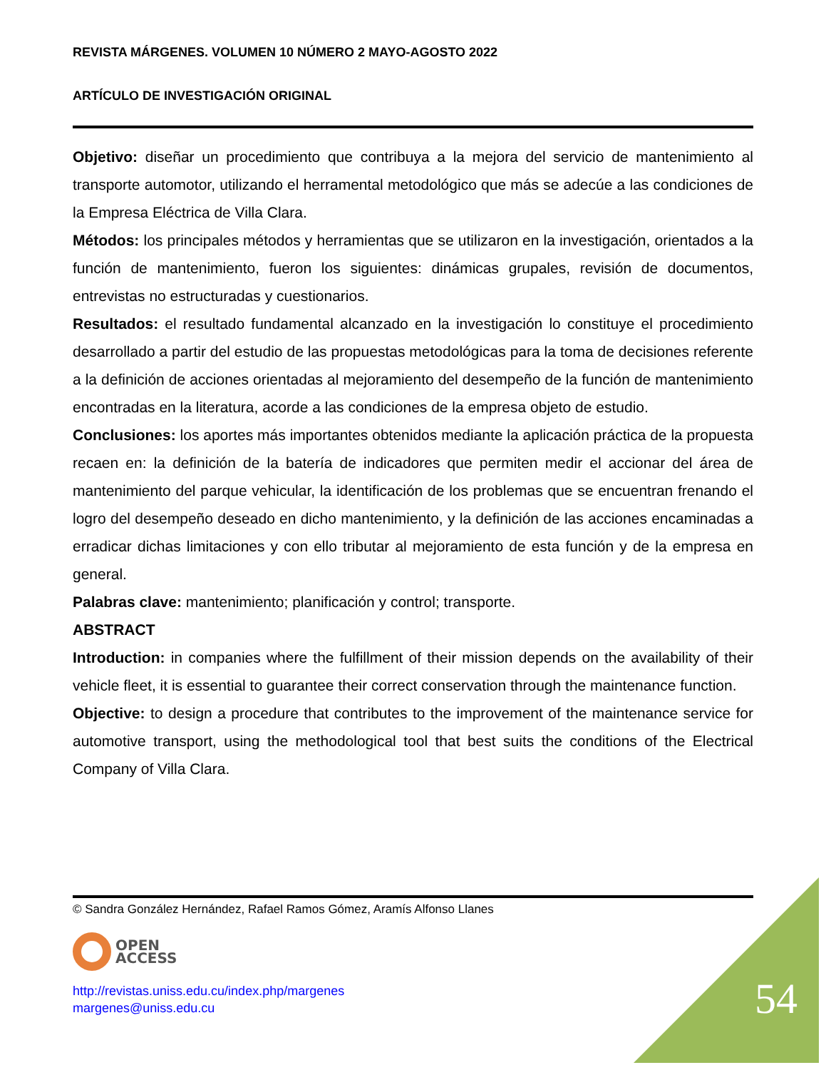REVISTA MÁRGENES. VOLUMEN 10 NÚMERO 2 MAYO-AGOSTO 2022
ARTÍCULO DE INVESTIGACIÓN ORIGINAL
Objetivo: diseñar un procedimiento que contribuya a la mejora del servicio de mantenimiento al transporte automotor, utilizando el herramental metodológico que más se adecúe a las condiciones de la Empresa Eléctrica de Villa Clara.
Métodos: los principales métodos y herramientas que se utilizaron en la investigación, orientados a la función de mantenimiento, fueron los siguientes: dinámicas grupales, revisión de documentos, entrevistas no estructuradas y cuestionarios.
Resultados: el resultado fundamental alcanzado en la investigación lo constituye el procedimiento desarrollado a partir del estudio de las propuestas metodológicas para la toma de decisiones referente a la definición de acciones orientadas al mejoramiento del desempeño de la función de mantenimiento encontradas en la literatura, acorde a las condiciones de la empresa objeto de estudio.
Conclusiones: los aportes más importantes obtenidos mediante la aplicación práctica de la propuesta recaen en: la definición de la batería de indicadores que permiten medir el accionar del área de mantenimiento del parque vehicular, la identificación de los problemas que se encuentran frenando el logro del desempeño deseado en dicho mantenimiento, y la definición de las acciones encaminadas a erradicar dichas limitaciones y con ello tributar al mejoramiento de esta función y de la empresa en general.
Palabras clave: mantenimiento; planificación y control; transporte.
ABSTRACT
Introduction: in companies where the fulfillment of their mission depends on the availability of their vehicle fleet, it is essential to guarantee their correct conservation through the maintenance function.
Objective: to design a procedure that contributes to the improvement of the maintenance service for automotive transport, using the methodological tool that best suits the conditions of the Electrical Company of Villa Clara.
© Sandra González Hernández, Rafael Ramos Gómez, Aramís Alfonso Llanes
OPEN
ACCESS
http://revistas.uniss.edu.cu/index.php/margenes
margenes@uniss.edu.cu
54